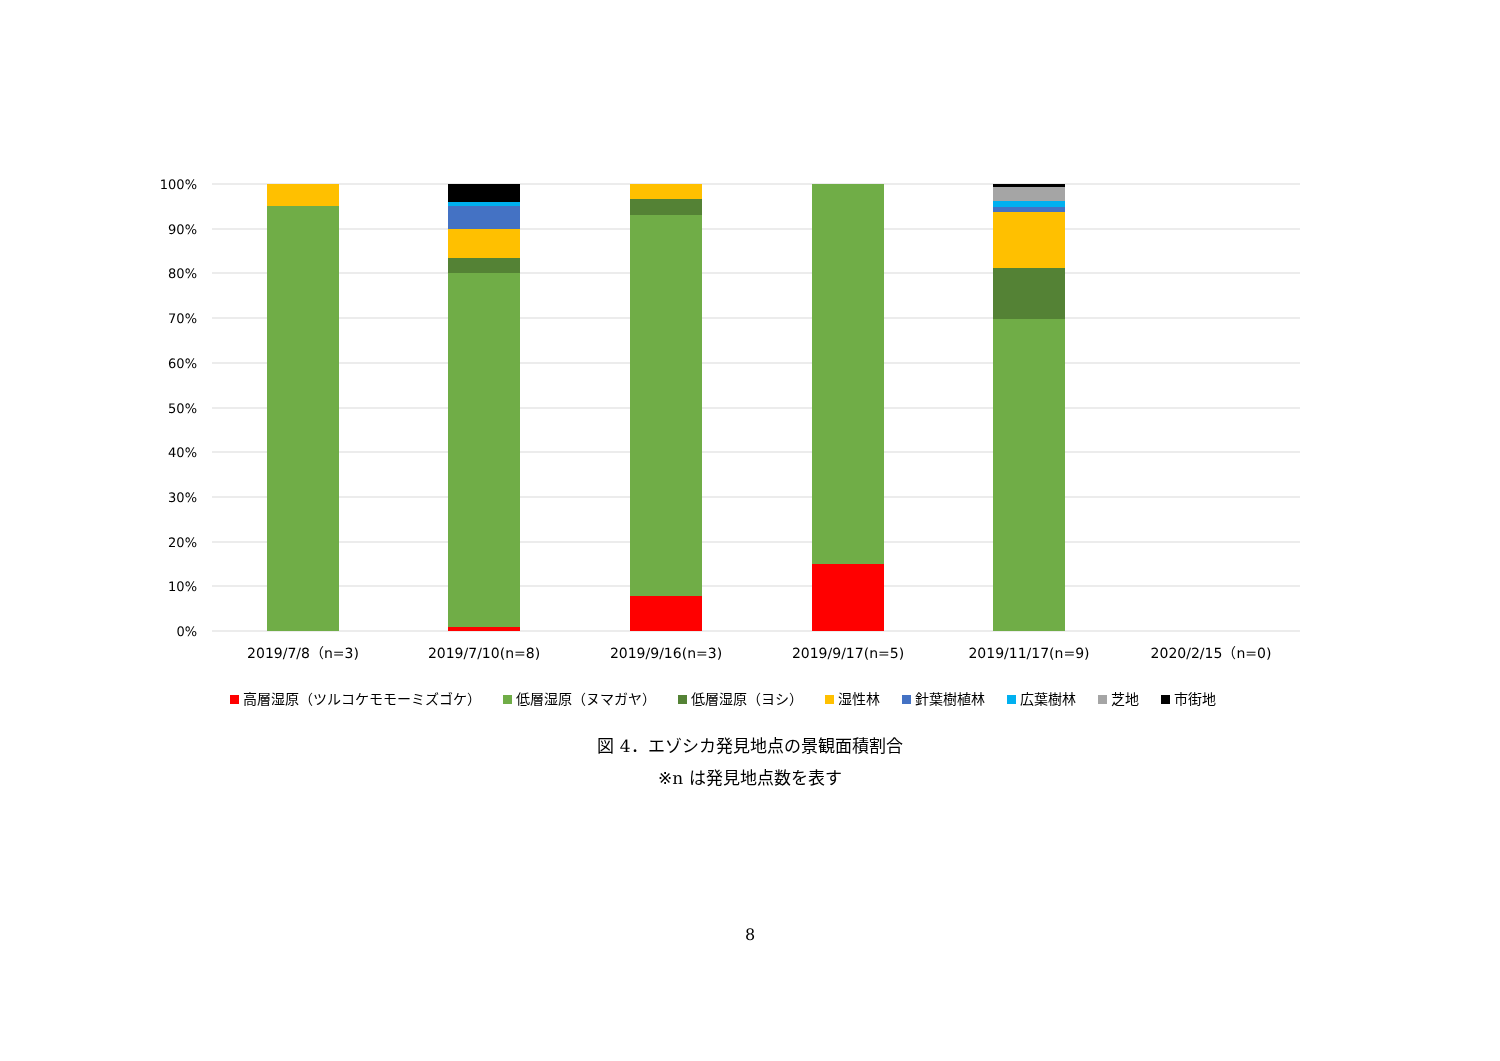100%
90%
80%
70%
60%
50%
40%
30%
20%
10%
0%
2019/7/8（n=3)
2019/7/10(n=8)
2019/9/16(n=3)
2019/9/17(n=5)
2019/11/17(n=9)
2020/2/15（n=0)
高層湿原（ツルコケモモーミズゴケ） 低層湿原（ヌマガヤ） 低層湿原（ヨシ） 湿性林 針葉樹植林 広葉樹林 芝地 市街地
図 4．エゾシカ発見地点の景観面積割合
※n は発見地点数を表す
8